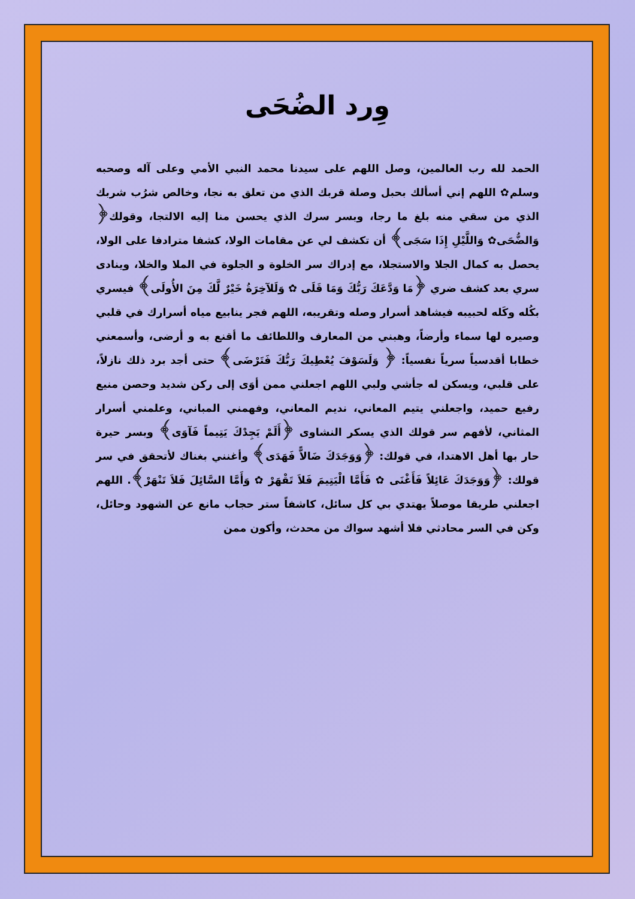وِرد الضُحَى
الحمد لله رب العالمين، وصل اللهم على سيدنا محمد النبي الأمي وعلى آله وصحبه وسلم✿ اللهم إني أسألك بحبل وصلة قربك الذي من تعلق به نجا، وخالص شرُب شربك الذي من سقي منه بلغ ما رجا، وبسر سرك الذي يحسن منا إليه الالتجا، وقولك﴿ وَالضُّحَى✿ وَاللَّيْلِ إِذَا سَجَى﴾ أن تكشف لي عن مقامات الولا، كشفا مترادفا على الولا، يحصل به كمال الجلا والاستجلا، مع إدراك سر الخلوة و الجلوة في الملا والخلا، وينادى سري بعد كشف ضري ﴿مَا وَدَّعَكَ رَبُّكَ وَمَا قَلَى ✿ وَلَلآخِرَةُ خَيْرٌ لَّكَ مِنَ الأُولَى﴾ فيسري بكُله وكَله لحبيبه فيشاهد أسرار وصله وتقريبه، اللهم فجر ينابيع مياه أسرارك في قلبي وصيره لها سماء وأرضاً، وهبني من المعارف واللطائف ما أقنع به و أرضى، وأسمعني خطابا أقدسياً سرياً نفسياً: ﴿ وَلَسَوْفَ يُعْطِيكَ رَبُّكَ فَتَرْضَى﴾ حتى أجد برد ذلك نازلاً، على قلبي، ويسكن له جأشي ولبي اللهم اجعلني ممن أوَى إلى ركن شديد وحصن منيع رفيع حميد، واجعلني يتيم المعاني، نديم المعاني، وفهمني المباني، وعلمني أسرار المثاني، لأفهم سر قولك الذي يسكر النشاوى ﴿أَلَمْ يَجِدْكَ يَتِيماً فَآوَى﴾ وبسر حيرة حار بها أهل الاهتدا، في قولك: ﴿وَوَجَدَكَ ضَالاًّ فَهَدَى﴾ وأغنني بغناك لأتحقق في سر قولك: ﴿وَوَجَدَكَ عَائِلاً فَأَغْنَى ✿ فَأَمَّا الْيَتِيمَ فَلاَ تَقْهَرْ ✿ وَأَمَّا السَّائِلَ فَلاَ تَنْهَرْ﴾. اللهم اجعلني طريقا موصلاً يهتدي بي كل سائل، كاشفاً ستر حجاب مانع عن الشهود وحائل، وكن في السر محادثي فلا أشهد سواك من محدث، وأكون ممن